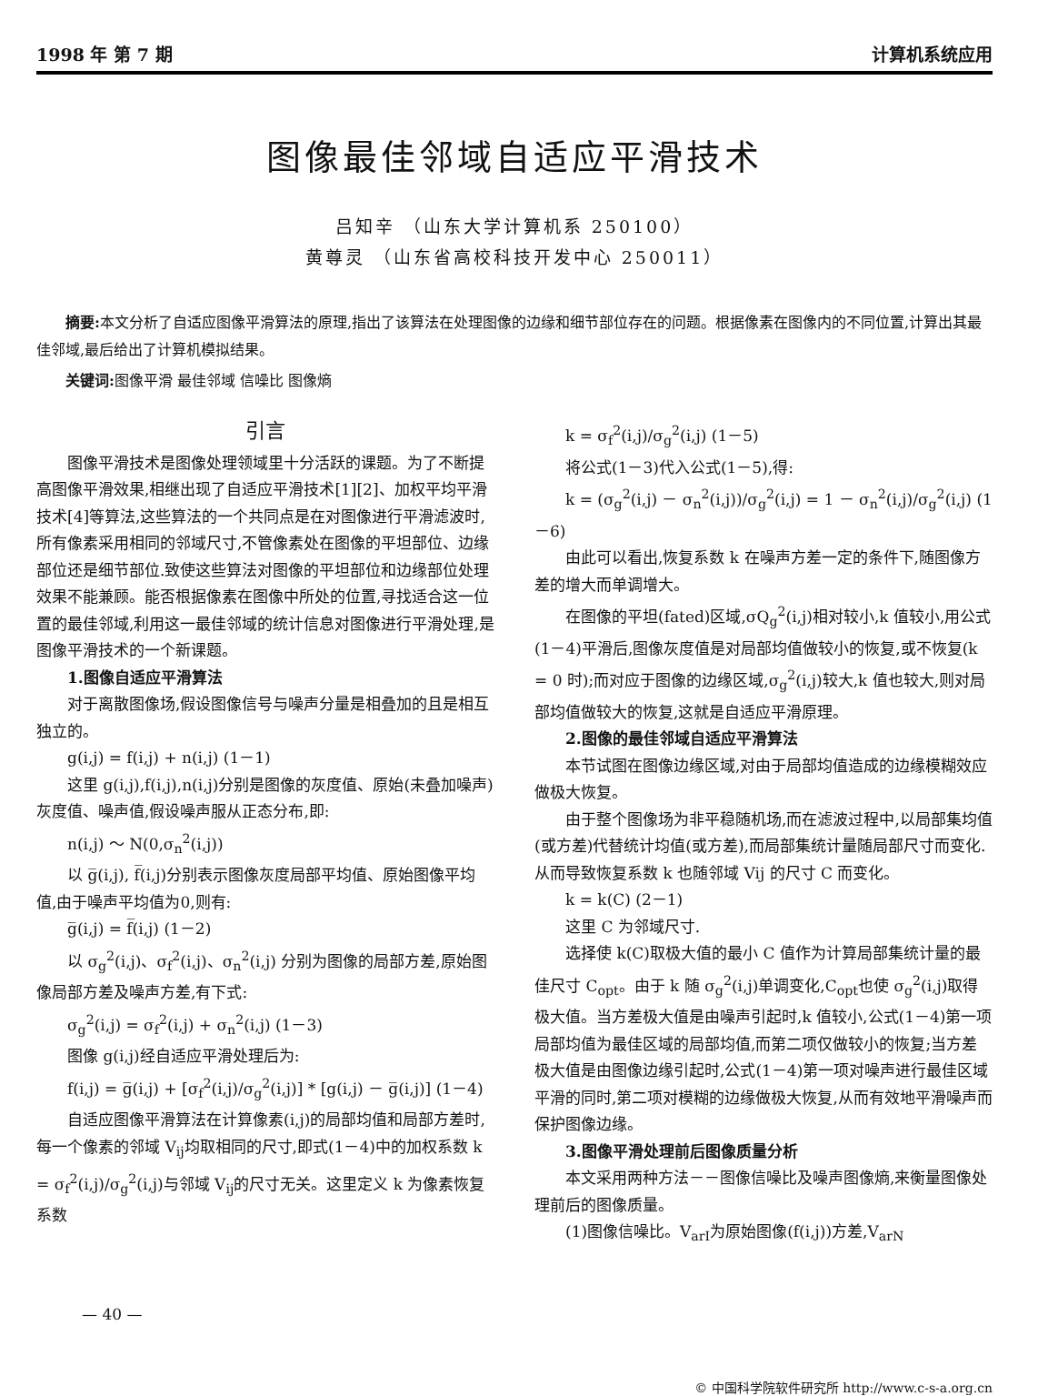1998 年 第 7 期 计算机系统应用
图像最佳邻域自适应平滑技术
吕知辛 （山东大学计算机系 250100）
黄尊灵 （山东省高校科技开发中心 250011）
摘要: 本文分析了自适应图像平滑算法的原理,指出了该算法在处理图像的边缘和细节部位存在的问题。根据像素在图像内的不同位置,计算出其最佳邻域,最后给出了计算机模拟结果。
关键词: 图像平滑 最佳邻域 信噪比 图像熵
引言
图像平滑技术是图像处理领域里十分活跃的课题。为了不断提高图像平滑效果,相继出现了自适应平滑技术[1][2]、加权平均平滑技术[4]等算法,这些算法的一个共同点是在对图像进行平滑滤波时,所有像素采用相同的邻域尺寸,不管像素处在图像的平坦部位、边缘部位还是细节部位.致使这些算法对图像的平坦部位和边缘部位处理效果不能兼顾。能否根据像素在图像中所处的位置,寻找适合这一位置的最佳邻域,利用这一最佳邻域的统计信息对图像进行平滑处理,是图像平滑技术的一个新课题。
1.图像自适应平滑算法
对于离散图像场,假设图像信号与噪声分量是相叠加的且是相互独立的。
g(i,j) = f(i,j) + n(i,j) (1－1)
这里 g(i,j),f(i,j),n(i,j)分别是图像的灰度值、原始(未叠加噪声)灰度值、噪声值,假设噪声服从正态分布,即:
n(i,j) ～ N(0,σ<sub>n</sub><sup>2</sup>(i,j))
以 g̅(i,j), f̅(i,j)分别表示图像灰度局部平均值、原始图像平均值,由于噪声平均值为0,则有:
g̅(i,j) = f̅(i,j) (1－2)
以 σ<sub>g</sub><sup>2</sup>(i,j)、σ<sub>f</sub><sup>2</sup>(i,j)、σ<sub>n</sub><sup>2</sup>(i,j) 分别为图像的局部方差,原始图像局部方差及噪声方差,有下式:
σ<sub>g</sub><sup>2</sup>(i,j) = σ<sub>f</sub><sup>2</sup>(i,j) + σ<sub>n</sub><sup>2</sup>(i,j) (1－3)
图像 g(i,j)经自适应平滑处理后为:
f(i,j) = g̅(i,j) + [σ<sub>f</sub><sup>2</sup>(i,j)/σ<sub>g</sub><sup>2</sup>(i,j)] * [g(i,j) － g̅(i,j)] (1－4)
自适应图像平滑算法在计算像素(i,j)的局部均值和局部方差时,每一个像素的邻域 V<sub>ij</sub>均取相同的尺寸,即式(1－4)中的加权系数 k = σ<sub>f</sub><sup>2</sup>(i,j)/σ<sub>g</sub><sup>2</sup>(i,j)与邻域 V<sub>ij</sub>的尺寸无关。这里定义 k 为像素恢复系数
k = σ<sub>f</sub><sup>2</sup>(i,j)/σ<sub>g</sub><sup>2</sup>(i,j) (1－5)
将公式(1－3)代入公式(1－5),得:
k = (σ<sub>g</sub><sup>2</sup>(i,j) － σ<sub>n</sub><sup>2</sup>(i,j))/σ<sub>g</sub><sup>2</sup>(i,j) = 1 － σ<sub>n</sub><sup>2</sup>(i,j)/σ<sub>g</sub><sup>2</sup>(i,j) (1－6)
由此可以看出,恢复系数 k 在噪声方差一定的条件下,随图像方差的增大而单调增大。
在图像的平坦(fated)区域,σQ<sub>g</sub><sup>2</sup>(i,j)相对较小,k 值较小,用公式(1－4)平滑后,图像灰度值是对局部均值做较小的恢复,或不恢复(k = 0 时);而对应于图像的边缘区域,σ<sub>g</sub><sup>2</sup>(i,j)较大,k 值也较大,则对局部均值做较大的恢复,这就是自适应平滑原理。
2.图像的最佳邻域自适应平滑算法
本节试图在图像边缘区域,对由于局部均值造成的边缘模糊效应做极大恢复。
由于整个图像场为非平稳随机场,而在滤波过程中,以局部集均值(或方差)代替统计均值(或方差),而局部集统计量随局部尺寸而变化.从而导致恢复系数 k 也随邻域 Vij 的尺寸 C 而变化。
k = k(C) (2－1)
这里 C 为邻域尺寸.
选择使 k(C)取极大值的最小 C 值作为计算局部集统计量的最佳尺寸 C<sub>opt</sub>。由于 k 随 σ<sub>g</sub><sup>2</sup>(i,j)单调变化,C<sub>opt</sub>也使 σ<sub>g</sub><sup>2</sup>(i,j)取得极大值。当方差极大值是由噪声引起时,k 值较小,公式(1－4)第一项局部均值为最佳区域的局部均值,而第二项仅做较小的恢复;当方差极大值是由图像边缘引起时,公式(1－4)第一项对噪声进行最佳区域平滑的同时,第二项对模糊的边缘做极大恢复,从而有效地平滑噪声而保护图像边缘。
3.图像平滑处理前后图像质量分析
本文采用两种方法－－图像信噪比及噪声图像熵,来衡量图像处理前后的图像质量。
(1)图像信噪比。V<sub>arI</sub>为原始图像(f(i,j))方差,V<sub>arN</sub>
— 40 —
© 中国科学院软件研究所 http://www.c-s-a.org.cn